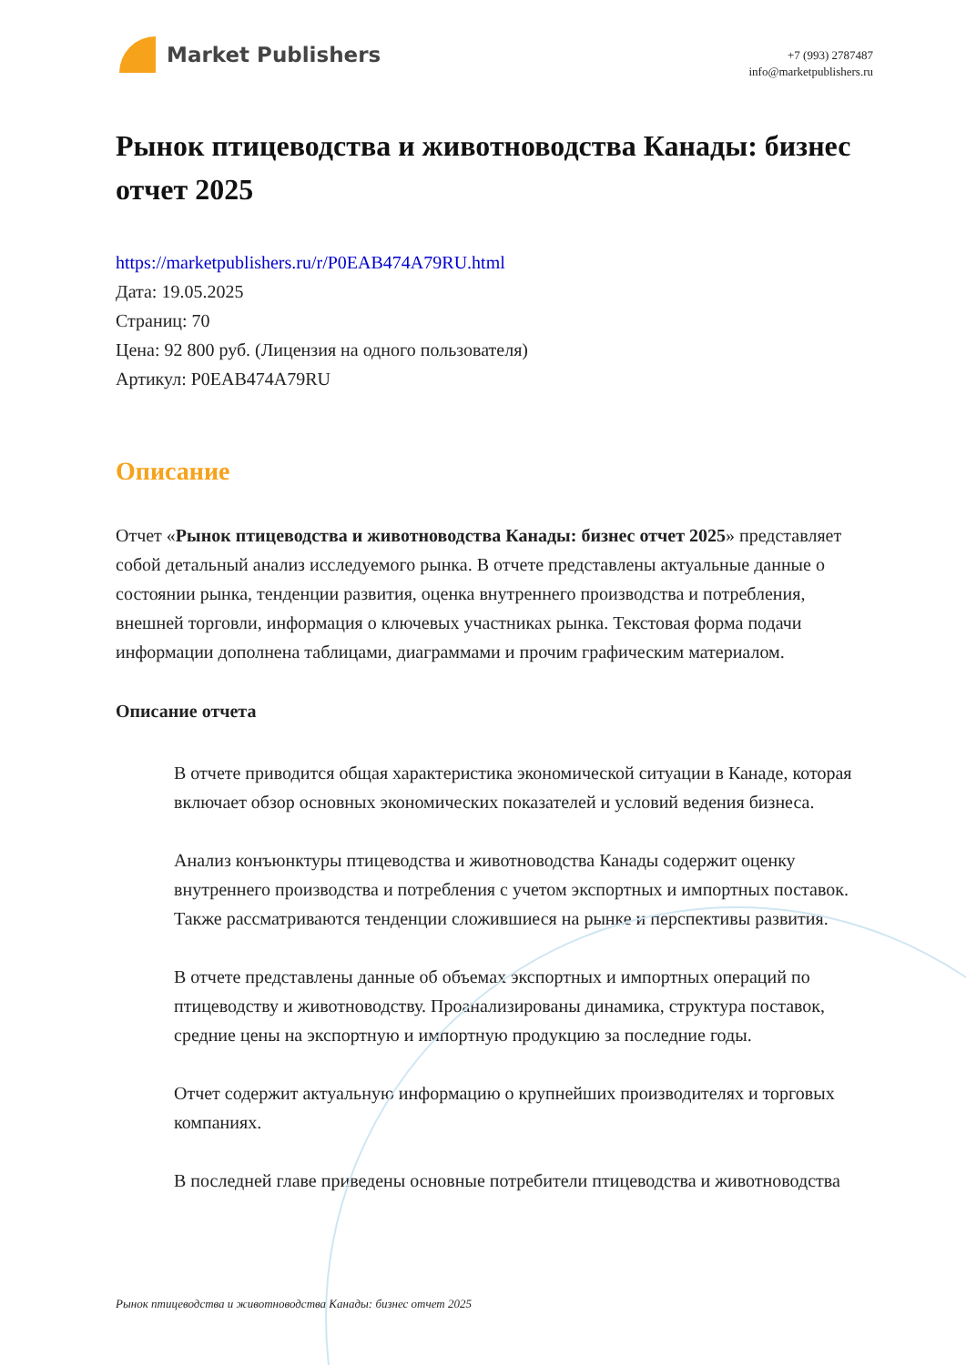Market Publishers
+7 (993) 2787487
info@marketpublishers.ru
Рынок птицеводства и животноводства Канады: бизнес отчет 2025
https://marketpublishers.ru/r/P0EAB474A79RU.html
Дата: 19.05.2025
Страниц: 70
Цена: 92 800 руб. (Лицензия на одного пользователя)
Артикул: P0EAB474A79RU
Описание
Отчет «Рынок птицеводства и животноводства Канады: бизнес отчет 2025» представляет собой детальный анализ исследуемого рынка. В отчете представлены актуальные данные о состоянии рынка, тенденции развития, оценка внутреннего производства и потребления, внешней торговли, информация о ключевых участниках рынка. Текстовая форма подачи информации дополнена таблицами, диаграммами и прочим графическим материалом.
Описание отчета
В отчете приводится общая характеристика экономической ситуации в Канаде, которая включает обзор основных экономических показателей и условий ведения бизнеса.
Анализ конъюнктуры птицеводства и животноводства Канады содержит оценку внутреннего производства и потребления с учетом экспортных и импортных поставок. Также рассматриваются тенденции сложившиеся на рынке и перспективы развития.
В отчете представлены данные об объемах экспортных и импортных операций по птицеводству и животноводству. Проанализированы динамика, структура поставок, средние цены на экспортную и импортную продукцию за последние годы.
Отчет содержит актуальную информацию о крупнейших производителях и торговых компаниях.
В последней главе приведены основные потребители птицеводства и животноводства
Рынок птицеводства и животноводства Канады: бизнес отчет 2025